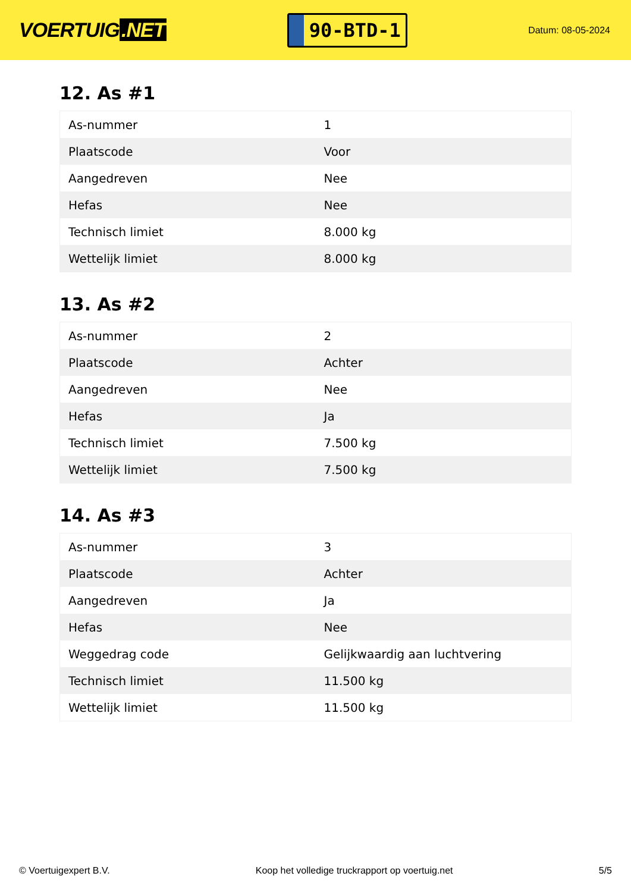VOERTUIG.NET
90-BTD-1
Datum: 08-05-2024
12. As #1
| As-nummer | 1 |
| Plaatscode | Voor |
| Aangedreven | Nee |
| Hefas | Nee |
| Technisch limiet | 8.000 kg |
| Wettelijk limiet | 8.000 kg |
13. As #2
| As-nummer | 2 |
| Plaatscode | Achter |
| Aangedreven | Nee |
| Hefas | Ja |
| Technisch limiet | 7.500 kg |
| Wettelijk limiet | 7.500 kg |
14. As #3
| As-nummer | 3 |
| Plaatscode | Achter |
| Aangedreven | Ja |
| Hefas | Nee |
| Weggedrag code | Gelijkwaardig aan luchtvering |
| Technisch limiet | 11.500 kg |
| Wettelijk limiet | 11.500 kg |
© Voertuigexpert B.V. Koop het volledige truckrapport op voertuig.net 5/5